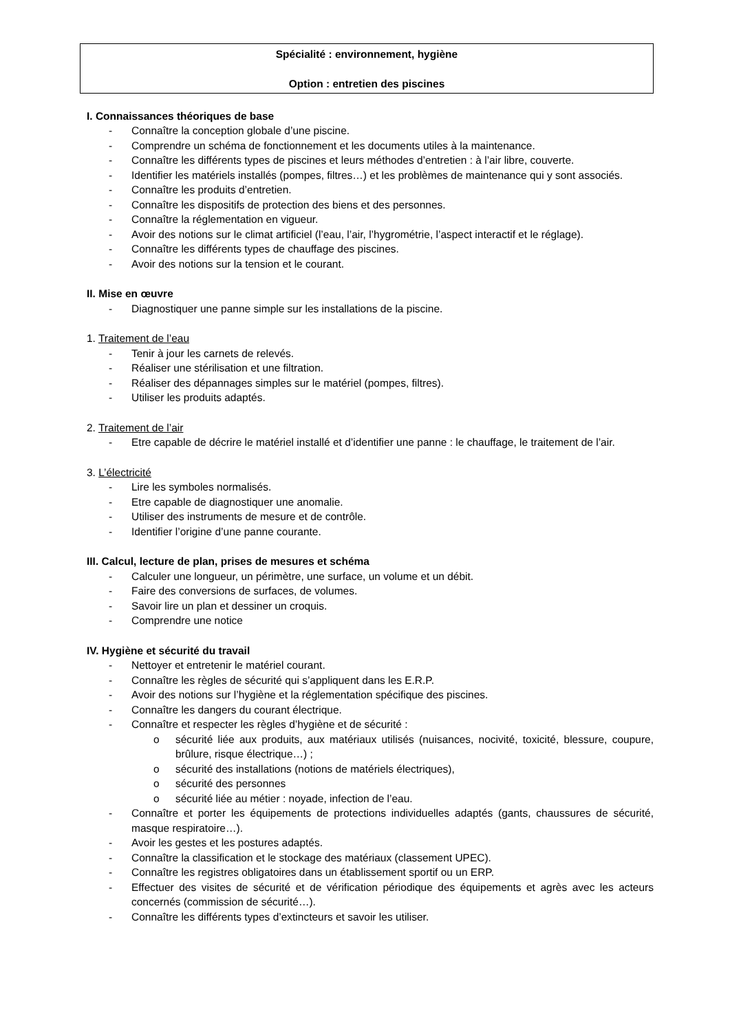Spécialité : environnement, hygiène
Option : entretien des piscines
I. Connaissances théoriques de base
- Connaître la conception globale d’une piscine.
- Comprendre un schéma de fonctionnement et les documents utiles à la maintenance.
- Connaître les différents types de piscines et leurs méthodes d’entretien : à l’air libre, couverte.
- Identifier les matériels installés (pompes, filtres…) et les problèmes de maintenance qui y sont associés.
- Connaître les produits d’entretien.
- Connaître les dispositifs de protection des biens et des personnes.
- Connaître la réglementation en vigueur.
- Avoir des notions sur le climat artificiel (l’eau, l’air, l’hygrométrie, l’aspect interactif et le réglage).
- Connaître les différents types de chauffage des piscines.
- Avoir des notions sur la tension et le courant.
II. Mise en œuvre
- Diagnostiquer une panne simple sur les installations de la piscine.
1. Traitement de l’eau
- Tenir à jour les carnets de relevés.
- Réaliser une stérilisation et une filtration.
- Réaliser des dépannages simples sur le matériel (pompes, filtres).
- Utiliser les produits adaptés.
2. Traitement de l’air
- Etre capable de décrire le matériel installé et d’identifier une panne : le chauffage, le traitement de l’air.
3. L’électricité
- Lire les symboles normalisés.
- Etre capable de diagnostiquer une anomalie.
- Utiliser des instruments de mesure et de contrôle.
- Identifier l’origine d’une panne courante.
III. Calcul, lecture de plan, prises de mesures et schéma
- Calculer une longueur, un périmètre, une surface, un volume et un débit.
- Faire des conversions de surfaces, de volumes.
- Savoir lire un plan et dessiner un croquis.
- Comprendre une notice
IV. Hygiène et sécurité du travail
- Nettoyer et entretenir le matériel courant.
- Connaître les règles de sécurité qui s’appliquent dans les E.R.P.
- Avoir des notions sur l’hygiène et la réglementation spécifique des piscines.
- Connaître les dangers du courant électrique.
- Connaître et respecter les règles d’hygiène et de sécurité :
o sécurité liée aux produits, aux matériaux utilisés (nuisances, nocivité, toxicité, blessure, coupure, brûlure, risque électrique…) ;
o sécurité des installations (notions de matériels électriques),
o sécurité des personnes
o sécurité liée au métier : noyade, infection de l’eau.
- Connaître et porter les équipements de protections individuelles adaptés (gants, chaussures de sécurité, masque respiratoire…).
- Avoir les gestes et les postures adaptés.
- Connaître la classification et le stockage des matériaux (classement UPEC).
- Connaître les registres obligatoires dans un établissement sportif ou un ERP.
- Effectuer des visites de sécurité et de vérification périodique des équipements et agrès avec les acteurs concernés (commission de sécurité…).
- Connaître les différents types d’extincteurs et savoir les utiliser.